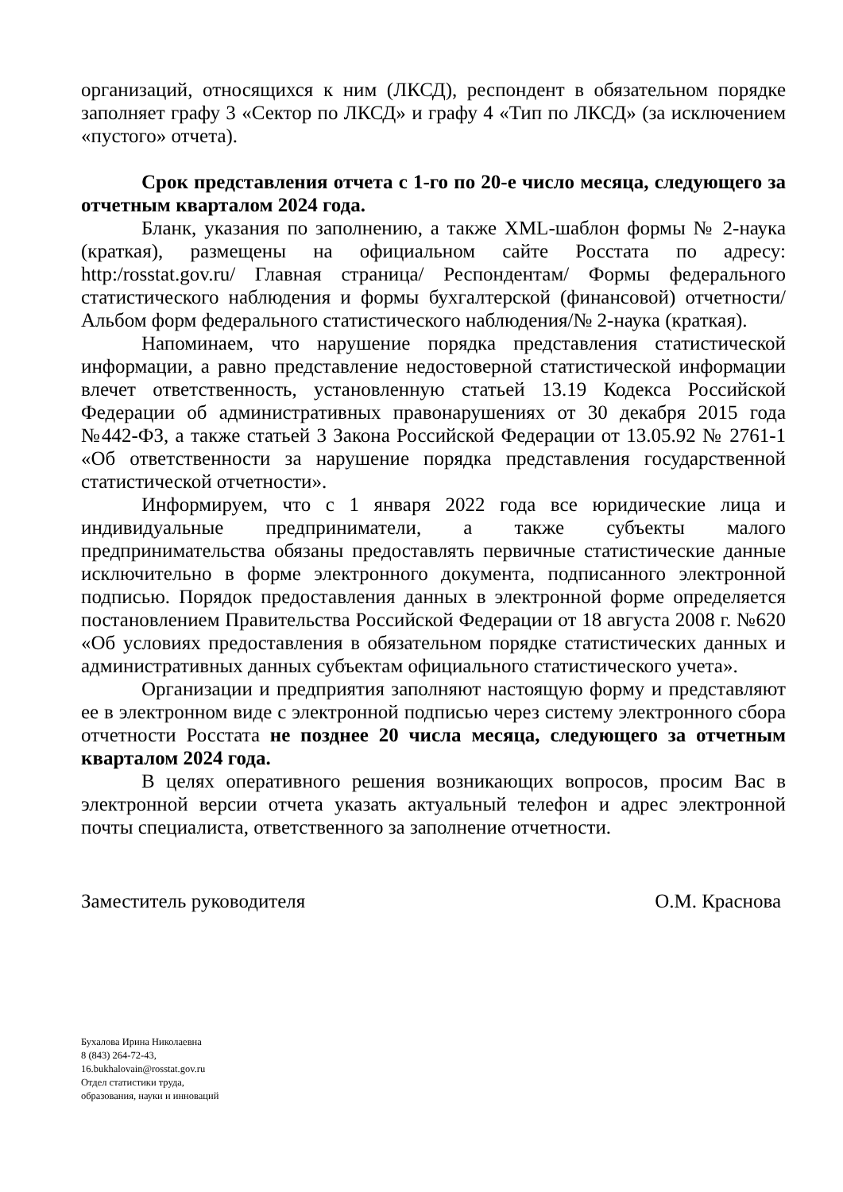организаций, относящихся к ним (ЛКСД), респондент в обязательном порядке заполняет графу 3 «Сектор по ЛКСД» и графу 4 «Тип по ЛКСД» (за исключением «пустого» отчета).
Срок представления отчета с 1-го по 20-е число месяца, следующего за отчетным кварталом 2024 года.
Бланк, указания по заполнению, а также XML-шаблон формы № 2-наука (краткая), размещены на официальном сайте Росстата по адресу: http:/rosstat.gov.ru/ Главная страница/ Респондентам/ Формы федерального статистического наблюдения и формы бухгалтерской (финансовой) отчетности/ Альбом форм федерального статистического наблюдения/№ 2-наука (краткая).
Напоминаем, что нарушение порядка представления статистической информации, а равно представление недостоверной статистической информации влечет ответственность, установленную статьей 13.19 Кодекса Российской Федерации об административных правонарушениях от 30 декабря 2015 года №442-ФЗ, а также статьей 3 Закона Российской Федерации от 13.05.92 № 2761-1 «Об ответственности за нарушение порядка представления государственной статистической отчетности».
Информируем, что с 1 января 2022 года все юридические лица и индивидуальные предприниматели, а также субъекты малого предпринимательства обязаны предоставлять первичные статистические данные исключительно в форме электронного документа, подписанного электронной подписью. Порядок предоставления данных в электронной форме определяется постановлением Правительства Российской Федерации от 18 августа 2008 г. №620 «Об условиях предоставления в обязательном порядке статистических данных и административных данных субъектам официального статистического учета».
Организации и предприятия заполняют настоящую форму и представляют ее в электронном виде с электронной подписью через систему электронного сбора отчетности Росстата не позднее 20 числа месяца, следующего за отчетным кварталом 2024 года.
В целях оперативного решения возникающих вопросов, просим Вас в электронной версии отчета указать актуальный телефон и адрес электронной почты специалиста, ответственного за заполнение отчетности.
Заместитель руководителя О.М. Краснова
Бухалова Ирина Николаевна
8 (843) 264-72-43,
16.bukhalovain@rosstat.gov.ru
Отдел статистики труда,
образования, науки и инноваций